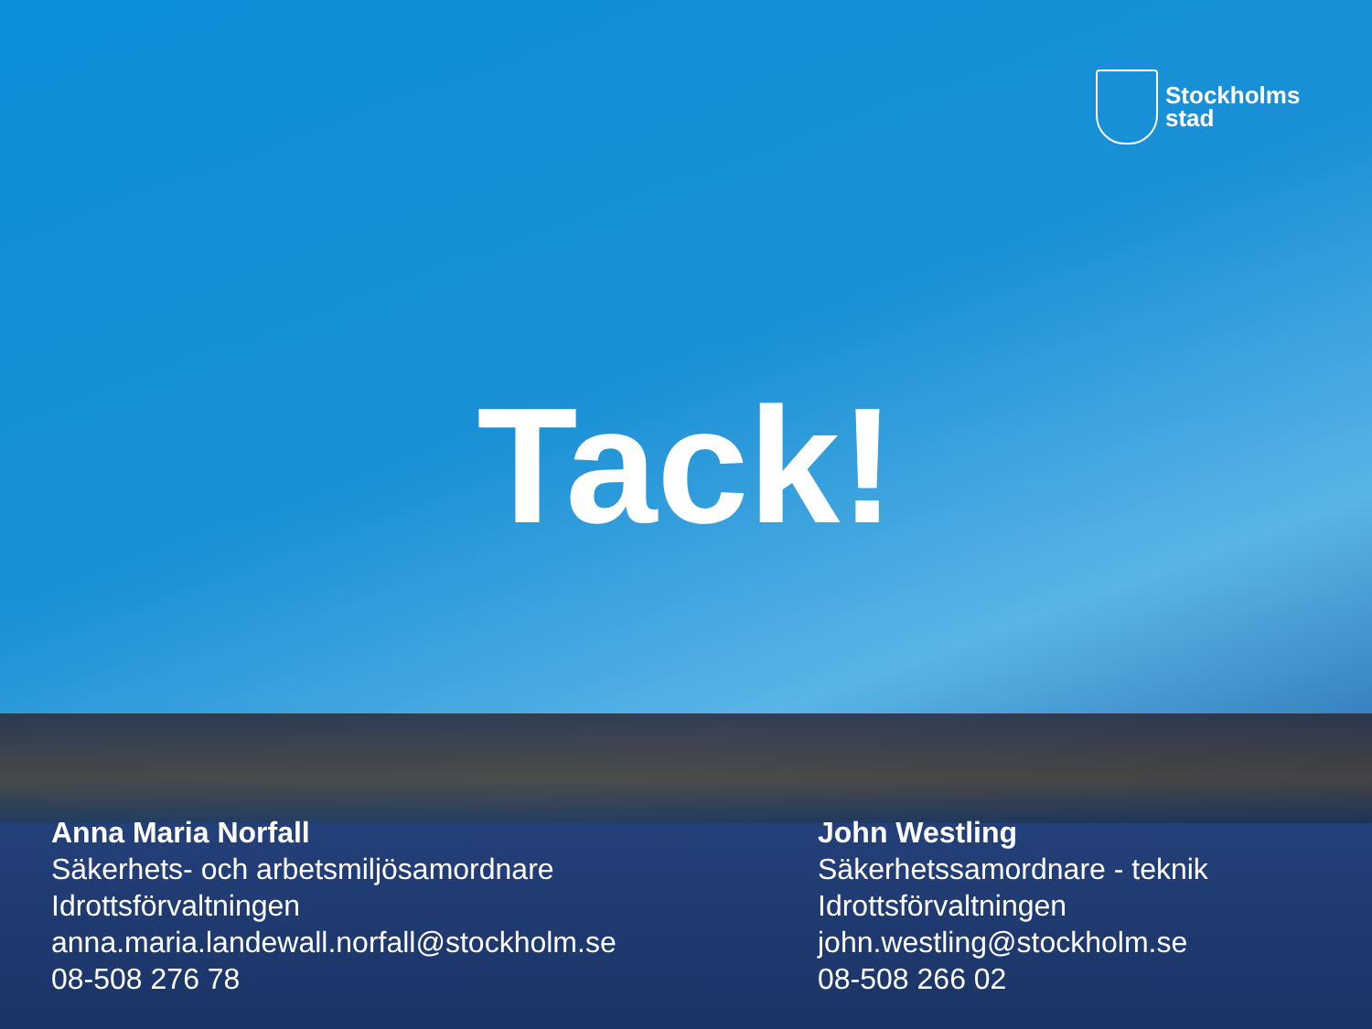Stockholms
stad
Tack!
Anna Maria Norfall
Säkerhets- och arbetsmiljösamordnare
Idrottsförvaltningen
anna.maria.landewall.norfall@stockholm.se
08-508 276 78
John Westling
Säkerhetssamordnare - teknik
Idrottsförvaltningen
john.westling@stockholm.se
08-508 266 02